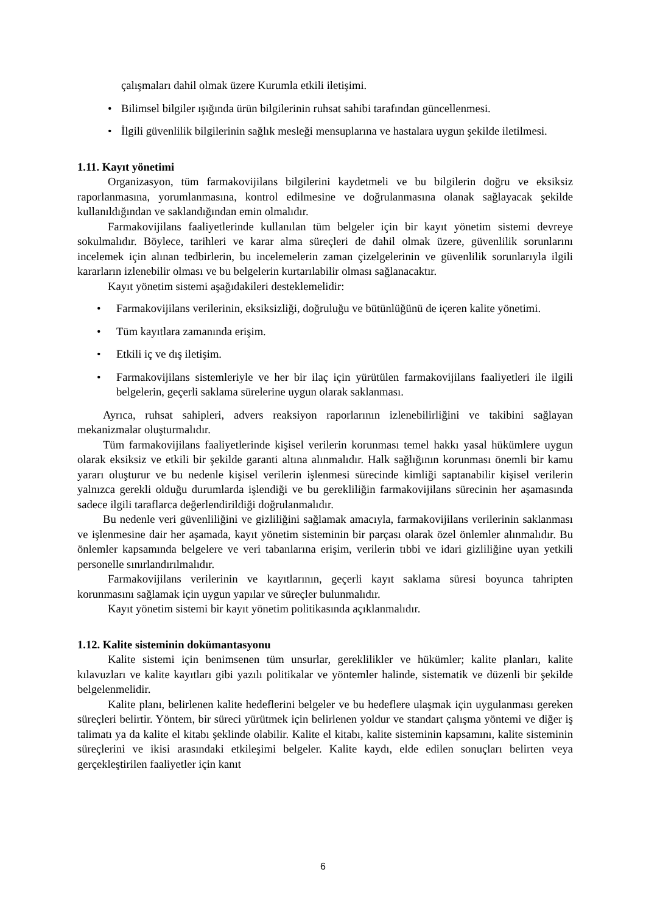• çalışmaları dahil olmak üzere Kurumla etkili iletişimi.
• Bilimsel bilgiler ışığında ürün bilgilerinin ruhsat sahibi tarafından güncellenmesi.
• İlgili güvenlilik bilgilerinin sağlık mesleği mensuplarına ve hastalara uygun şekilde iletilmesi.
1.11. Kayıt yönetimi
Organizasyon, tüm farmakovijilans bilgilerini kaydetmeli ve bu bilgilerin doğru ve eksiksiz raporlanmasına, yorumlanmasına, kontrol edilmesine ve doğrulanmasına olanak sağlayacak şekilde kullanıldığından ve saklandığından emin olmalıdır.
Farmakovijilans faaliyetlerinde kullanılan tüm belgeler için bir kayıt yönetim sistemi devreye sokulmalıdır. Böylece, tarihleri ve karar alma süreçleri de dahil olmak üzere, güvenlilik sorunlarını incelemek için alınan tedbirlerin, bu incelemelerin zaman çizelgelerinin ve güvenlilik sorunlarıyla ilgili kararların izlenebilir olması ve bu belgelerin kurtarılabilir olması sağlanacaktır.
Kayıt yönetim sistemi aşağıdakileri desteklemelidir:
• Farmakovijilans verilerinin, eksiksizliği, doğruluğu ve bütünlüğünü de içeren kalite yönetimi.
• Tüm kayıtlara zamanında erişim.
• Etkili iç ve dış iletişim.
• Farmakovijilans sistemleriyle ve her bir ilaç için yürütülen farmakovijilans faaliyetleri ile ilgili belgelerin, geçerli saklama sürelerine uygun olarak saklanması.
Ayrıca, ruhsat sahipleri, advers reaksiyon raporlarının izlenebilirliğini ve takibini sağlayan mekanizmalar oluşturmalıdır.
Tüm farmakovijilans faaliyetlerinde kişisel verilerin korunması temel hakkı yasal hükümlere uygun olarak eksiksiz ve etkili bir şekilde garanti altına alınmalıdır. Halk sağlığının korunması önemli bir kamu yararı oluşturur ve bu nedenle kişisel verilerin işlenmesi sürecinde kimliği saptanabilir kişisel verilerin yalnızca gerekli olduğu durumlarda işlendiği ve bu gerekliliğin farmakovijilans sürecinin her aşamasında sadece ilgili taraflarca değerlendirildiği doğrulanmalıdır.
Bu nedenle veri güvenliliğini ve gizliliğini sağlamak amacıyla, farmakovijilans verilerinin saklanması ve işlenmesine dair her aşamada, kayıt yönetim sisteminin bir parçası olarak özel önlemler alınmalıdır. Bu önlemler kapsamında belgelere ve veri tabanlarına erişim, verilerin tıbbi ve idari gizliliğine uyan yetkili personelle sınırlandırılmalıdır.
Farmakovijilans verilerinin ve kayıtlarının, geçerli kayıt saklama süresi boyunca tahripten korunmasını sağlamak için uygun yapılar ve süreçler bulunmalıdır.
Kayıt yönetim sistemi bir kayıt yönetim politikasında açıklanmalıdır.
1.12. Kalite sisteminin dokümantasyonu
Kalite sistemi için benimsenen tüm unsurlar, gereklilikler ve hükümler; kalite planları, kalite kılavuzları ve kalite kayıtları gibi yazılı politikalar ve yöntemler halinde, sistematik ve düzenli bir şekilde belgelenmelidir.
Kalite planı, belirlenen kalite hedeflerini belgeler ve bu hedeflere ulaşmak için uygulanması gereken süreçleri belirtir. Yöntem, bir süreci yürütmek için belirlenen yoldur ve standart çalışma yöntemi ve diğer iş talimatı ya da kalite el kitabı şeklinde olabilir. Kalite el kitabı, kalite sisteminin kapsamını, kalite sisteminin süreçlerini ve ikisi arasındaki etkileşimi belgeler. Kalite kaydı, elde edilen sonuçları belirten veya gerçekleştirilen faaliyetler için kanıt
6